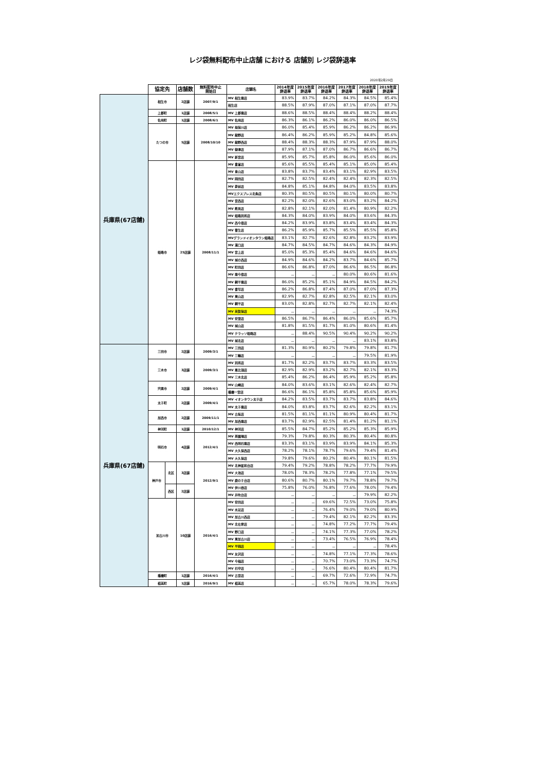レジ袋無料配布中止店舗 における 店舗別 レジ袋辞退率
2020年2月29日
| | 協定先 | | 店舗数 | 無料配布中止 開始日 | 店舗名 | 2014年度 辞退率 | 2015年度 辞退率 | 2016年度 辞退率 | 2017年度 辞退率 | 2018年度 辞退率 | 2019年度 辞退率 |
| --- | --- | --- | --- | --- | --- | --- | --- | --- | --- | --- | --- |
| 兵庫県(67店舗) | 相生市 | | 2店舗 | 2007/9/1 | MV 相生南店 | 83.9% | 83.7% | 84.2% | 84.3% | 84.5% | 85.4% |
| | | | | | 相生店 | 88.5% | 87.9% | 87.0% | 87.1% | 87.0% | 87.7% |
| | 上郡町 | | 1店舗 | 2008/5/1 | MV 上郡南店 | 88.6% | 88.5% | 88.4% | 88.4% | 88.2% | 88.4% |
| | 佐用町 | | 1店舗 | 2008/6/1 | MV 佐用店 | 86.3% | 86.1% | 86.2% | 86.0% | 86.0% | 86.5% |
| | たつの市 | | 5店舗 | 2008/10/10 | MV 揖保川店 | 86.0% | 85.4% | 85.9% | 86.2% | 86.2% | 86.9% |
| | | | | | MV 龍野店 | 86.4% | 86.2% | 85.9% | 85.2% | 84.8% | 85.6% |
| | | | | | MV 龍野西店 | 88.4% | 88.3% | 88.3% | 87.9% | 87.9% | 88.0% |
| | | | | | MV 御津店 | 87.9% | 87.1% | 87.0% | 86.7% | 86.6% | 86.7% |
| | | | | | MV 新宮店 | 85.9% | 85.7% | 85.8% | 86.0% | 85.6% | 86.0% |
| | 姫路市 | | 25店舗 | 2008/11/1 | MV 豊富店 | 85.6% | 85.5% | 85.4% | 85.1% | 85.0% | 85.4% |
| | | | | | MV 青山店 | 83.8% | 83.7% | 83.4% | 83.1% | 82.9% | 83.5% |
| | | | | | MV 岡田店 | 82.7% | 82.5% | 82.4% | 82.4% | 82.3% | 82.5% |
| | | | | | MV 夢前店 | 84.8% | 85.1% | 84.8% | 84.0% | 83.5% | 83.8% |
| | | | | | MVエクスプレス北条店 | 80.3% | 80.5% | 80.5% | 80.1% | 80.0% | 80.7% |
| | | | | | MV 宮西店 | 82.2% | 82.0% | 82.6% | 83.0% | 83.2% | 84.2% |
| | | | | | MV 熊見店 | 82.8% | 82.1% | 82.0% | 81.4% | 80.9% | 82.2% |
| | | | | | MV 姫路別所店 | 84.3% | 84.0% | 83.9% | 84.0% | 83.6% | 84.3% |
| | | | | | MV 西今宿店 | 84.2% | 83.9% | 83.8% | 83.4% | 83.4% | 84.3% |
| | | | | | MV 菅生店 | 86.2% | 85.9% | 85.7% | 85.5% | 85.5% | 85.8% |
| | | | | | MVグランドイオンタウン姫路店 | 83.1% | 82.7% | 82.6% | 82.8% | 83.2% | 83.9% |
| | | | | | MV 溝口店 | 84.7% | 84.5% | 84.7% | 84.6% | 84.3% | 84.9% |
| | | | | | MV 宮上店 | 85.0% | 85.3% | 85.4% | 84.6% | 84.6% | 84.6% |
| | | | | | MV 城の西店 | 84.9% | 84.6% | 84.2% | 83.7% | 84.6% | 85.7% |
| | | | | | MV 町田店 | 86.6% | 86.8% | 87.0% | 86.6% | 86.5% | 86.8% |
| | | | | | MV 南今宿店 | － | － | － | 80.0% | 80.6% | 81.6% |
| | | | | | MV 網干南店 | 86.0% | 85.2% | 85.1% | 84.9% | 84.5% | 84.2% |
| | | | | | MV 書写店 | 86.2% | 86.8% | 87.4% | 87.0% | 87.0% | 87.3% |
| | | | | | MV 東山店 | 82.9% | 82.7% | 82.8% | 82.5% | 82.1% | 83.0% |
| | | | | | MV 網干店 | 83.0% | 82.8% | 82.7% | 82.7% | 82.1% | 82.4% |
| | | | | | MV 英賀保店 | － | － | － | － | － | 74.3% |
| | | | | | MV 安室店 | 86.5% | 86.7% | 86.4% | 86.0% | 85.6% | 85.7% |
| | | | | | MV 城山店 | 81.8% | 81.5% | 81.7% | 81.0% | 80.6% | 81.4% |
| | | | | | MV テラッソ姫路店 | － | 88.4% | 90.5% | 90.4% | 90.2% | 90.2% |
| | | | | | MV 城北店 | － | － | － | － | 83.1% | 83.8% |
| 兵庫県(67店舗) | 三田市 | | 2店舗 | 2009/3/1 | MV 三田店 | 81.3% | 80.9% | 80.2% | 79.8% | 79.8% | 81.7% |
| | | | | | MV 三輪店 | － | － | － | － | 79.5% | 81.9% |
| | 三木市 | | 3店舗 | 2009/3/1 | MV 別所店 | 81.7% | 82.2% | 83.7% | 83.7% | 83.3% | 83.5% |
| | | | | | MV 恵比須店 | 82.9% | 82.9% | 83.2% | 82.7% | 82.1% | 83.3% |
| | | | | | MV 三木北店 | 85.4% | 86.2% | 86.4% | 85.9% | 85.2% | 85.8% |
| | 宍粟市 | | 2店舗 | 2009/4/1 | MV 山崎店 | 84.0% | 83.6% | 83.1% | 82.6% | 82.4% | 82.7% |
| | | | | | 播磨一宮店 | 86.6% | 86.1% | 85.8% | 85.8% | 85.6% | 85.9% |
| | 太子町 | | 2店舗 | 2009/4/1 | MV イオンタウン太子店 | 84.2% | 83.5% | 83.7% | 83.7% | 83.8% | 84.6% |
| | | | | | MV 太子南店 | 84.0% | 83.8% | 83.7% | 82.6% | 82.2% | 83.1% |
| | 加西市 | | 2店舗 | 2009/11/1 | MV 古坂店 | 81.5% | 81.1% | 81.1% | 80.9% | 80.4% | 81.7% |
| | | | | | MV 加西南店 | 83.7% | 82.9% | 82.5% | 81.4% | 81.2% | 81.1% |
| | 神河町 | | 1店舗 | 2010/12/1 | MV 神河店 | 85.5% | 84.7% | 85.2% | 85.2% | 85.3% | 85.9% |
| | 明石市 | | 4店舗 | 2012/4/1 | MV 茶園場店 | 79.3% | 79.8% | 80.3% | 80.3% | 80.4% | 80.8% |
| | | | | | MV 西明石南店 | 83.3% | 83.1% | 83.9% | 83.9% | 84.1% | 85.3% |
| | | | | | MV 大久保西店 | 78.2% | 78.1% | 78.7% | 79.6% | 79.4% | 81.4% |
| | | | | | MV 大久保店 | 79.8% | 79.6% | 80.2% | 80.4% | 80.1% | 81.5% |
| | 神戸市 | 北区 | 3店舗 | 2012/9/1 | MV 北神星和台店 | 79.4% | 79.2% | 78.8% | 78.2% | 77.7% | 79.9% |
| | | | | | MV 大池店 | 78.0% | 78.3% | 78.2% | 77.8% | 77.1% | 79.5% |
| | | | | | MV 鹿の子台店 | 80.6% | 80.7% | 80.1% | 79.7% | 78.8% | 79.7% |
| | | 西区 | 2店舗 | | MV 伊川谷店 | 75.8% | 76.0% | 76.8% | 77.6% | 78.0% | 79.4% |
| | | | | | MV 井吹台店 | － | － | － | － | 79.9% | 82.2% |
| | 加古川市 | | 10店舗 | 2016/4/1 | MV 安田店 | － | － | 69.6% | 72.5% | 73.0% | 75.8% |
| | | | | | MV 水足店 | － | － | 76.4% | 79.0% | 79.0% | 80.9% |
| | | | | | MV 加古川西店 | － | － | 79.4% | 82.1% | 82.2% | 83.3% |
| | | | | | MV 北在家店 | － | － | 74.8% | 77.2% | 77.7% | 79.4% |
| | | | | | MV 野口店 | － | － | 74.1% | 77.3% | 77.0% | 78.2% |
| | | | | | MV 東加古川店 | － | － | 73.4% | 76.5% | 76.9% | 78.4% |
| | | | | | MV 平岡店 | － | － | － | － | － | 78.4% |
| | | | | | MV 友沢店 | － | － | 74.8% | 77.1% | 77.3% | 78.6% |
| | | | | | MV 今福店 | － | － | 70.7% | 73.0% | 73.3% | 74.7% |
| | | | | | MV 石守店 | － | － | 76.6% | 80.4% | 80.4% | 81.7% |
| | 播磨町 | | 1店舗 | 2016/4/1 | MV 古宮店 | － | － | 69.7% | 72.6% | 72.9% | 74.7% |
| | 稲美町 | | 1店舗 | 2016/9/1 | MV 稲美店 | － | － | 65.7% | 78.0% | 78.3% | 79.6% |